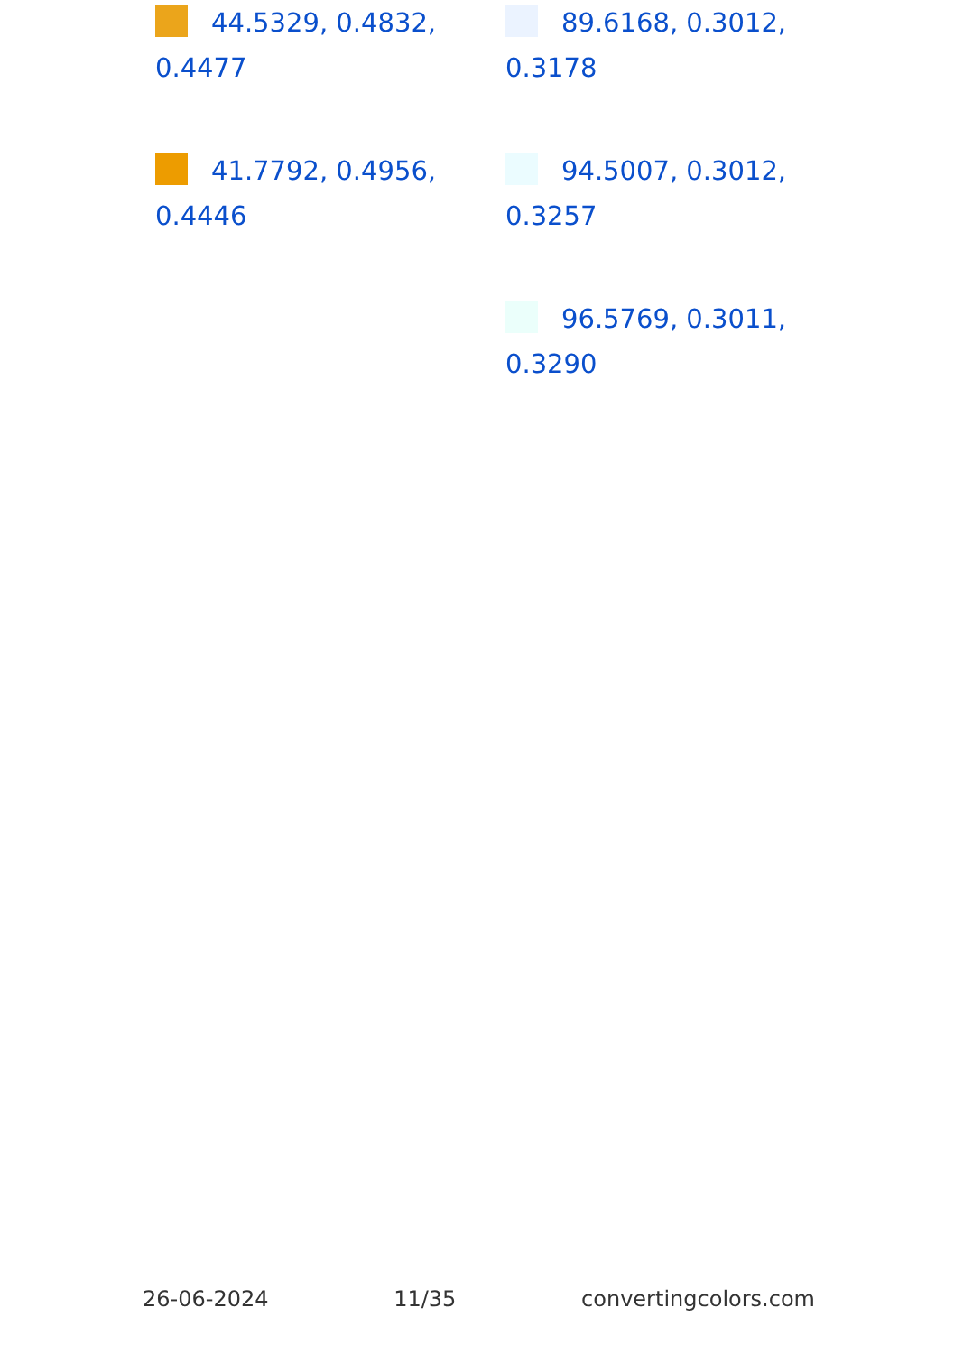44.5329, 0.4832, 0.4477
89.6168, 0.3012, 0.3178
41.7792, 0.4956, 0.4446
94.5007, 0.3012, 0.3257
96.5769, 0.3011, 0.3290
26-06-2024 11/35 convertingcolors.com